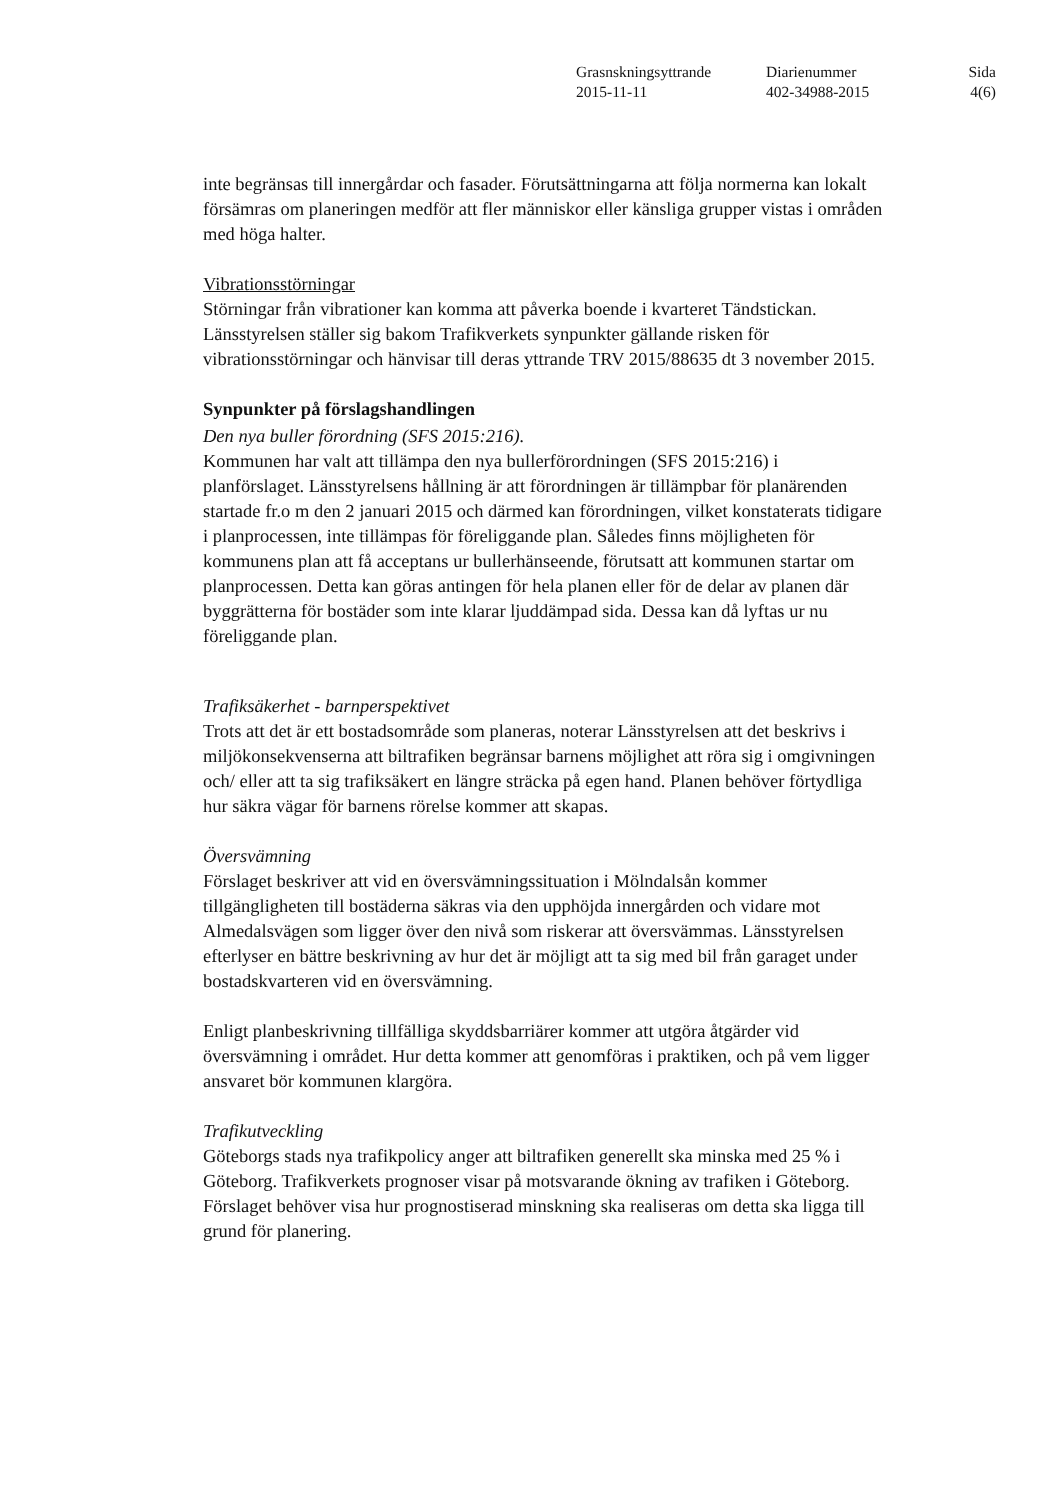| Grasnskningsyttrande | Diarienummer | Sida |
| 2015-11-11 | 402-34988-2015 | 4(6) |
inte begränsas till innergårdar och fasader. Förutsättningarna att följa normerna kan lokalt försämras om planeringen medför att fler människor eller känsliga grupper vistas i områden med höga halter.
Vibrationsstörningar
Störningar från vibrationer kan komma att påverka boende i kvarteret Tändstickan. Länsstyrelsen ställer sig bakom Trafikverkets synpunkter gällande risken för vibrationsstörningar och hänvisar till deras yttrande TRV 2015/88635 dt 3 november 2015.
Synpunkter på förslagshandlingen
Den nya buller förordning (SFS 2015:216).
Kommunen har valt att tillämpa den nya bullerförordningen (SFS 2015:216) i planförslaget. Länsstyrelsens hållning är att förordningen är tillämpbar för planärenden startade fr.o m den 2 januari 2015 och därmed kan förordningen, vilket konstaterats tidigare i planprocessen, inte tillämpas för föreliggande plan. Således finns möjligheten för kommunens plan att få acceptans ur bullerhänseende, förutsatt att kommunen startar om planprocessen. Detta kan göras antingen för hela planen eller för de delar av planen där byggrätterna för bostäder som inte klarar ljuddämpad sida. Dessa kan då lyftas ur nu föreliggande plan.
Trafiksäkerhet - barnperspektivet
Trots att det är ett bostadsområde som planeras, noterar Länsstyrelsen att det beskrivs i miljökonsekvenserna att biltrafiken begränsar barnens möjlighet att röra sig i omgivningen och/ eller att ta sig trafiksäkert en längre sträcka på egen hand. Planen behöver förtydliga hur säkra vägar för barnens rörelse kommer att skapas.
Översvämning
Förslaget beskriver att vid en översvämningssituation i Mölndalsån kommer tillgängligheten till bostäderna säkras via den upphöjda innergården och vidare mot Almedalsvägen som ligger över den nivå som riskerar att översvämmas. Länsstyrelsen efterlyser en bättre beskrivning av hur det är möjligt att ta sig med bil från garaget under bostadskvarteren vid en översvämning.
Enligt planbeskrivning tillfälliga skyddsbarriärer kommer att utgöra åtgärder vid översvämning i området. Hur detta kommer att genomföras i praktiken, och på vem ligger ansvaret bör kommunen klargöra.
Trafikutveckling
Göteborgs stads nya trafikpolicy anger att biltrafiken generellt ska minska med 25 % i Göteborg. Trafikverkets prognoser visar på motsvarande ökning av trafiken i Göteborg. Förslaget behöver visa hur prognostiserad minskning ska realiseras om detta ska ligga till grund för planering.